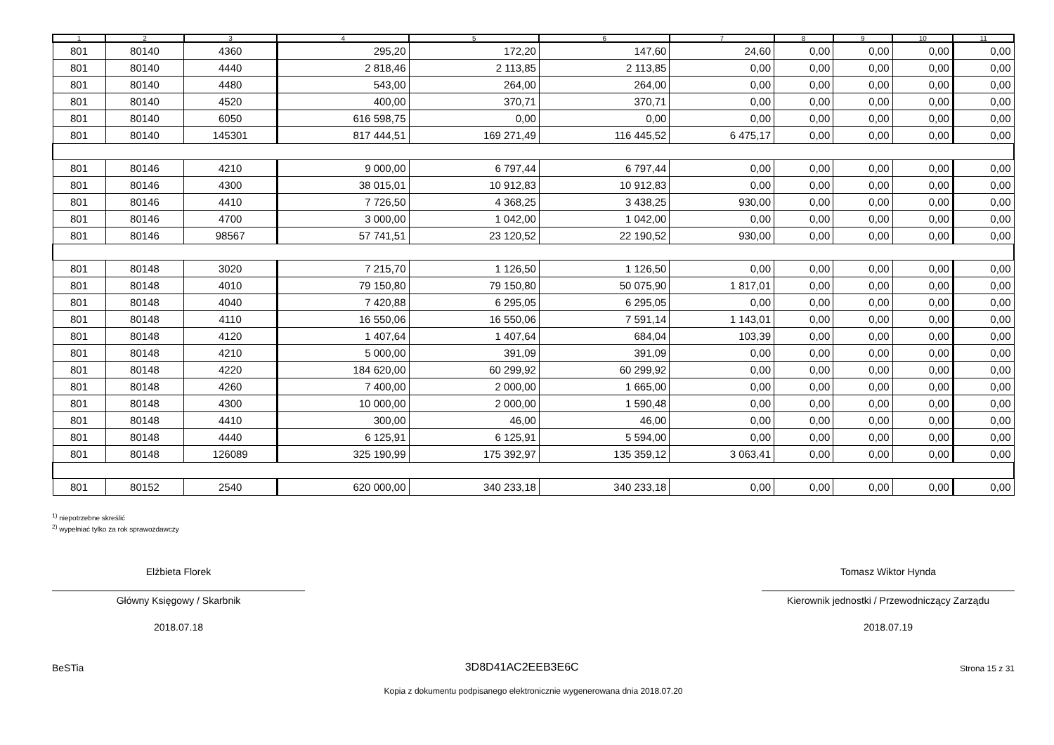| 1 | 2 | 3 | 4 | 5 | 6 | 7 | 8 | 9 | 10 | 11 |
| --- | --- | --- | --- | --- | --- | --- | --- | --- | --- | --- |
| 801 | 80140 | 4360 | 295,20 | 172,20 | 147,60 | 24,60 | 0,00 | 0,00 | 0,00 | 0,00 |
| 801 | 80140 | 4440 | 2 818,46 | 2 113,85 | 2 113,85 | 0,00 | 0,00 | 0,00 | 0,00 | 0,00 |
| 801 | 80140 | 4480 | 543,00 | 264,00 | 264,00 | 0,00 | 0,00 | 0,00 | 0,00 | 0,00 |
| 801 | 80140 | 4520 | 400,00 | 370,71 | 370,71 | 0,00 | 0,00 | 0,00 | 0,00 | 0,00 |
| 801 | 80140 | 6050 | 616 598,75 | 0,00 | 0,00 | 0,00 | 0,00 | 0,00 | 0,00 | 0,00 |
| 801 | 80140 | 145301 | 817 444,51 | 169 271,49 | 116 445,52 | 6 475,17 | 0,00 | 0,00 | 0,00 | 0,00 |
| 801 | 80146 | 4210 | 9 000,00 | 6 797,44 | 6 797,44 | 0,00 | 0,00 | 0,00 | 0,00 | 0,00 |
| 801 | 80146 | 4300 | 38 015,01 | 10 912,83 | 10 912,83 | 0,00 | 0,00 | 0,00 | 0,00 | 0,00 |
| 801 | 80146 | 4410 | 7 726,50 | 4 368,25 | 3 438,25 | 930,00 | 0,00 | 0,00 | 0,00 | 0,00 |
| 801 | 80146 | 4700 | 3 000,00 | 1 042,00 | 1 042,00 | 0,00 | 0,00 | 0,00 | 0,00 | 0,00 |
| 801 | 80146 | 98567 | 57 741,51 | 23 120,52 | 22 190,52 | 930,00 | 0,00 | 0,00 | 0,00 | 0,00 |
| 801 | 80148 | 3020 | 7 215,70 | 1 126,50 | 1 126,50 | 0,00 | 0,00 | 0,00 | 0,00 | 0,00 |
| 801 | 80148 | 4010 | 79 150,80 | 79 150,80 | 50 075,90 | 1 817,01 | 0,00 | 0,00 | 0,00 | 0,00 |
| 801 | 80148 | 4040 | 7 420,88 | 6 295,05 | 6 295,05 | 0,00 | 0,00 | 0,00 | 0,00 | 0,00 |
| 801 | 80148 | 4110 | 16 550,06 | 16 550,06 | 7 591,14 | 1 143,01 | 0,00 | 0,00 | 0,00 | 0,00 |
| 801 | 80148 | 4120 | 1 407,64 | 1 407,64 | 684,04 | 103,39 | 0,00 | 0,00 | 0,00 | 0,00 |
| 801 | 80148 | 4210 | 5 000,00 | 391,09 | 391,09 | 0,00 | 0,00 | 0,00 | 0,00 | 0,00 |
| 801 | 80148 | 4220 | 184 620,00 | 60 299,92 | 60 299,92 | 0,00 | 0,00 | 0,00 | 0,00 | 0,00 |
| 801 | 80148 | 4260 | 7 400,00 | 2 000,00 | 1 665,00 | 0,00 | 0,00 | 0,00 | 0,00 | 0,00 |
| 801 | 80148 | 4300 | 10 000,00 | 2 000,00 | 1 590,48 | 0,00 | 0,00 | 0,00 | 0,00 | 0,00 |
| 801 | 80148 | 4410 | 300,00 | 46,00 | 46,00 | 0,00 | 0,00 | 0,00 | 0,00 | 0,00 |
| 801 | 80148 | 4440 | 6 125,91 | 6 125,91 | 5 594,00 | 0,00 | 0,00 | 0,00 | 0,00 | 0,00 |
| 801 | 80148 | 126089 | 325 190,99 | 175 392,97 | 135 359,12 | 3 063,41 | 0,00 | 0,00 | 0,00 | 0,00 |
| 801 | 80152 | 2540 | 620 000,00 | 340 233,18 | 340 233,18 | 0,00 | 0,00 | 0,00 | 0,00 | 0,00 |
<sup>1)</sup> niepotrzebne skreślić
<sup>2)</sup> wypełniać tylko za rok sprawozdawczy
Elżbieta Florek
Główny Księgowy / Skarbnik
2018.07.18
Tomasz Wiktor Hynda
Kierownik jednostki / Przewodniczący Zarządu
2018.07.19
BeSTia 3D8D41AC2EEB3E6C Strona 15 z 31
Kopia z dokumentu podpisanego elektronicznie wygenerowana dnia 2018.07.20